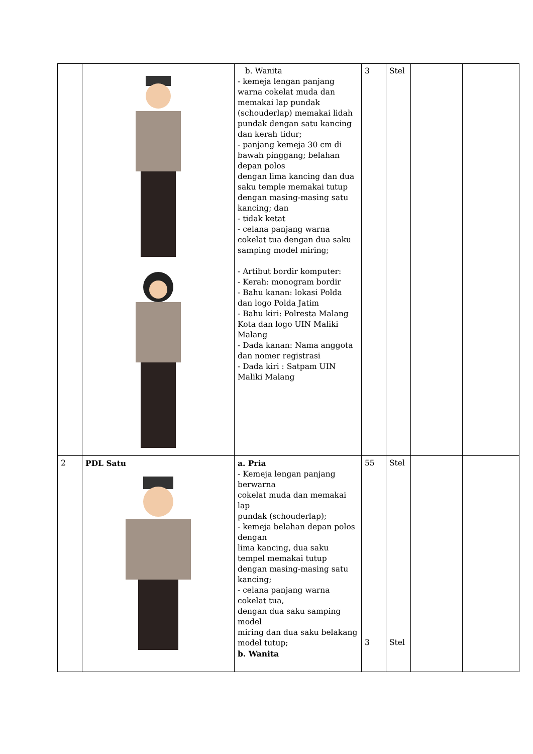| | | b. Wanita - kemeja lengan panjang warna cokelat muda dan memakai lap pundak (schouderlap) memakai lidah pundak dengan satu kancing dan kerah tidur; - panjang kemeja 30 cm di bawah pinggang; belahan depan polos dengan lima kancing dan dua saku temple memakai tutup dengan masing-masing satu kancing; dan - tidak ketat - celana panjang warna cokelat tua dengan dua saku samping model miring; - Artibut bordir komputer: - Kerah: monogram bordir - Bahu kanan: lokasi Polda dan logo Polda Jatim - Bahu kiri: Polresta Malang Kota dan logo UIN Maliki Malang - Dada kanan: Nama anggota dan nomer registrasi - Dada kiri : Satpam UIN Maliki Malang | 3 | Stel | | |
| 2 | PDL Satu | a. Pria - Kemeja lengan panjang berwarna cokelat muda dan memakai lap pundak (schouderlap); - kemeja belahan depan polos dengan lima kancing, dua saku tempel memakai tutup dengan masing-masing satu kancing; - celana panjang warna cokelat tua, dengan dua saku samping model miring dan dua saku belakang model tutup; b. Wanita | 55 3 | Stel Stel | | |